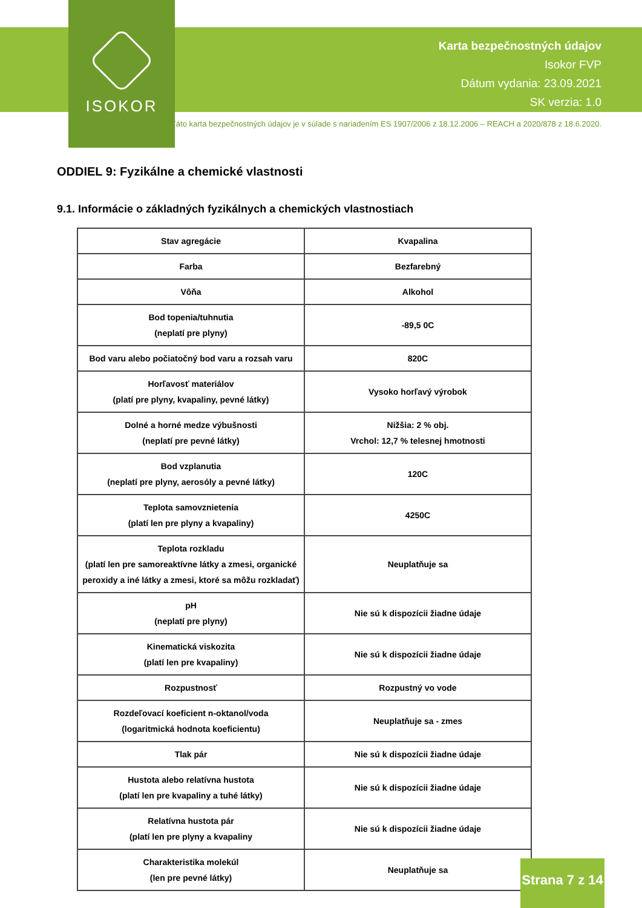ISOKOR
Karta bezpečnostných údajov
Isokor FVP
Dátum vydania: 23.09.2021
SK verzia: 1.0
Táto karta bezpečnostných údajov je v súlade s nariadením ES 1907/2006 z 18.12.2006 – REACH a 2020/878 z 18.6.2020.
ODDIEL 9: Fyzikálne a chemické vlastnosti
9.1. Informácie o základných fyzikálnych a chemických vlastnostiach
| Stav agregácie | Kvapalina |
| Farba | Bezfarebný |
| Vôňa | Alkohol |
| Bod topenia/tuhnutia (neplatí pre plyny) | -89,5 0C |
| Bod varu alebo počiatočný bod varu a rozsah varu | 820C |
| Horľavosť materiálov (platí pre plyny, kvapaliny, pevné látky) | Vysoko horľavý výrobok |
| Dolné a horné medze výbušnosti (neplatí pre pevné látky) | Nižšia: 2 % obj. Vrchol: 12,7 % telesnej hmotnosti |
| Bod vzplanutia (neplatí pre plyny, aerosóly a pevné látky) | 120C |
| Teplota samovznietenia (platí len pre plyny a kvapaliny) | 4250C |
| Teplota rozkladu (platí len pre samoreaktívne látky a zmesi, organické peroxidy a iné látky a zmesi, ktoré sa môžu rozkladať) | Neuplatňuje sa |
| pH (neplatí pre plyny) | Nie sú k dispozícii žiadne údaje |
| Kinematická viskozita (platí len pre kvapaliny) | Nie sú k dispozícii žiadne údaje |
| Rozpustnosť | Rozpustný vo vode |
| Rozdeľovací koeficient n-oktanol/voda (logaritmická hodnota koeficientu) | Neuplatňuje sa - zmes |
| Tlak pár | Nie sú k dispozícii žiadne údaje |
| Hustota alebo relatívna hustota (platí len pre kvapaliny a tuhé látky) | Nie sú k dispozícii žiadne údaje |
| Relatívna hustota pár (platí len pre plyny a kvapaliny | Nie sú k dispozícii žiadne údaje |
| Charakteristika molekúl (len pre pevné látky) | Neuplatňuje sa |
Strana 7 z 14